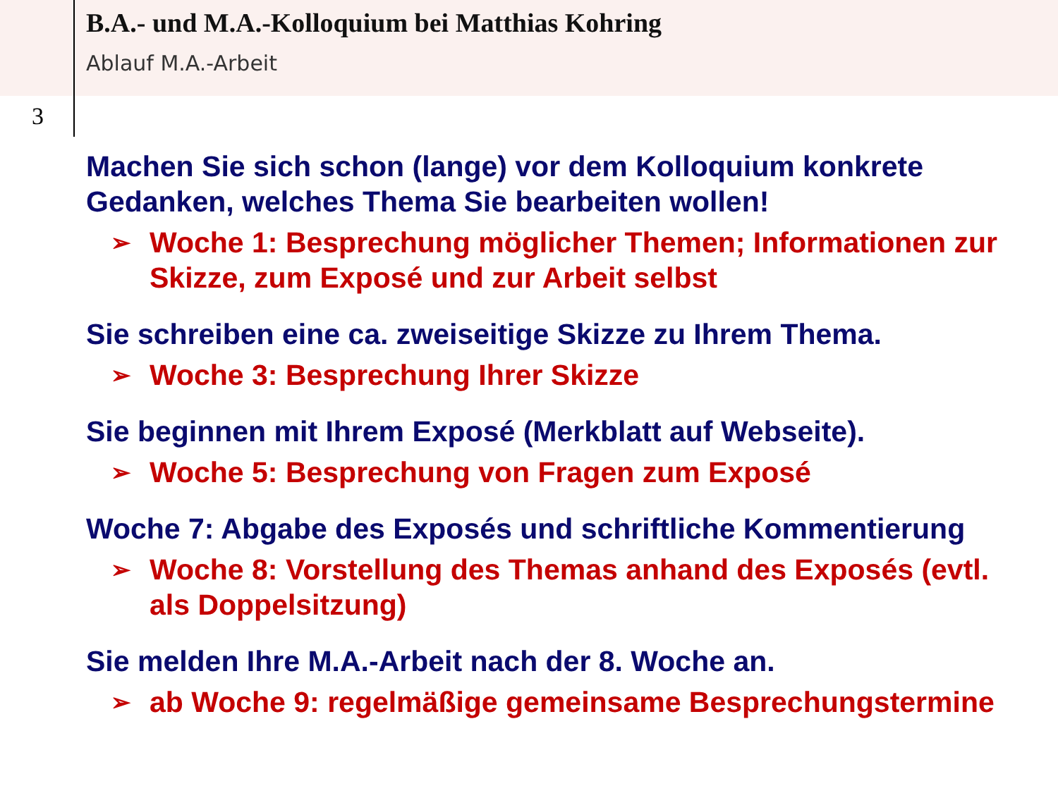B.A.- und M.A.-Kolloquium bei Matthias Kohring
Ablauf M.A.-Arbeit
3
Machen Sie sich schon (lange) vor dem Kolloquium konkrete Gedanken, welches Thema Sie bearbeiten wollen!
➢ Woche 1: Besprechung möglicher Themen; Informationen zur Skizze, zum Exposé und zur Arbeit selbst
Sie schreiben eine ca. zweiseitige Skizze zu Ihrem Thema.
➢ Woche 3: Besprechung Ihrer Skizze
Sie beginnen mit Ihrem Exposé (Merkblatt auf Webseite).
➢ Woche 5: Besprechung von Fragen zum Exposé
Woche 7: Abgabe des Exposés und schriftliche Kommentierung
➢ Woche 8: Vorstellung des Themas anhand des Exposés (evtl. als Doppelsitzung)
Sie melden Ihre M.A.-Arbeit nach der 8. Woche an.
➢ ab Woche 9: regelmäßige gemeinsame Besprechungstermine